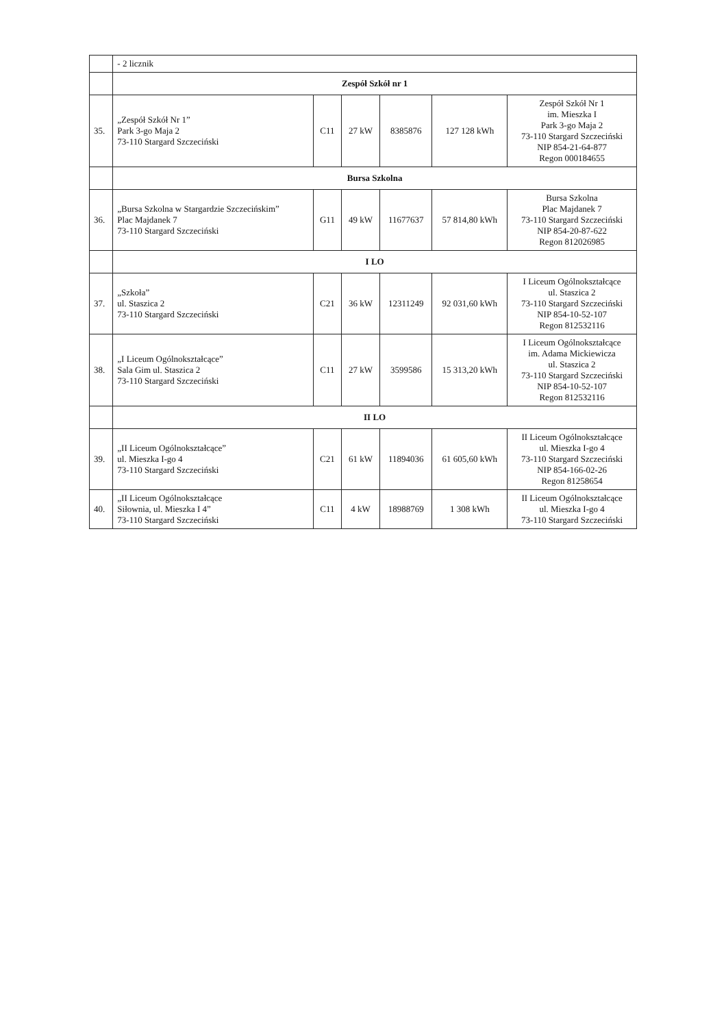| | - 2 licznik | | | | | |
| | Zespół Szkół nr 1 | | | | | |
| 35. | „Zespół Szkół Nr 1” Park 3-go Maja 2 73-110 Stargard Szczeciński | C11 | 27 kW | 8385876 | 127 128 kWh | Zespół Szkół Nr 1 im. Mieszka I Park 3-go Maja 2 73-110 Stargard Szczeciński NIP 854-21-64-877 Regon 000184655 |
| | Bursa Szkolna | | | | | |
| 36. | „Bursa Szkolna w Stargardzie Szczecińskim” Plac Majdanek 7 73-110 Stargard Szczeciński | G11 | 49 kW | 11677637 | 57 814,80 kWh | Bursa Szkolna Plac Majdanek 7 73-110 Stargard Szczeciński NIP 854-20-87-622 Regon 812026985 |
| | I LO | | | | | |
| 37. | „Szkoła” ul. Staszica 2 73-110 Stargard Szczeciński | C21 | 36 kW | 12311249 | 92 031,60 kWh | I Liceum Ogólnokształcące ul. Staszica 2 73-110 Stargard Szczeciński NIP 854-10-52-107 Regon 812532116 |
| 38. | „I Liceum Ogólnokształcące” Sala Gim ul. Staszica 2 73-110 Stargard Szczeciński | C11 | 27 kW | 3599586 | 15 313,20 kWh | I Liceum Ogólnokształcące im. Adama Mickiewicza ul. Staszica 2 73-110 Stargard Szczeciński NIP 854-10-52-107 Regon 812532116 |
| | II LO | | | | | |
| 39. | „II Liceum Ogólnokształcące” ul. Mieszka I-go 4 73-110 Stargard Szczeciński | C21 | 61 kW | 11894036 | 61 605,60 kWh | II Liceum Ogólnokształcące ul. Mieszka I-go 4 73-110 Stargard Szczeciński NIP 854-166-02-26 Regon 81258654 |
| 40. | „II Liceum Ogólnokształcące Siłownia, ul. Mieszka I 4” 73-110 Stargard Szczeciński | C11 | 4 kW | 18988769 | 1 308 kWh | II Liceum Ogólnokształcące ul. Mieszka I-go 4 73-110 Stargard Szczeciński |